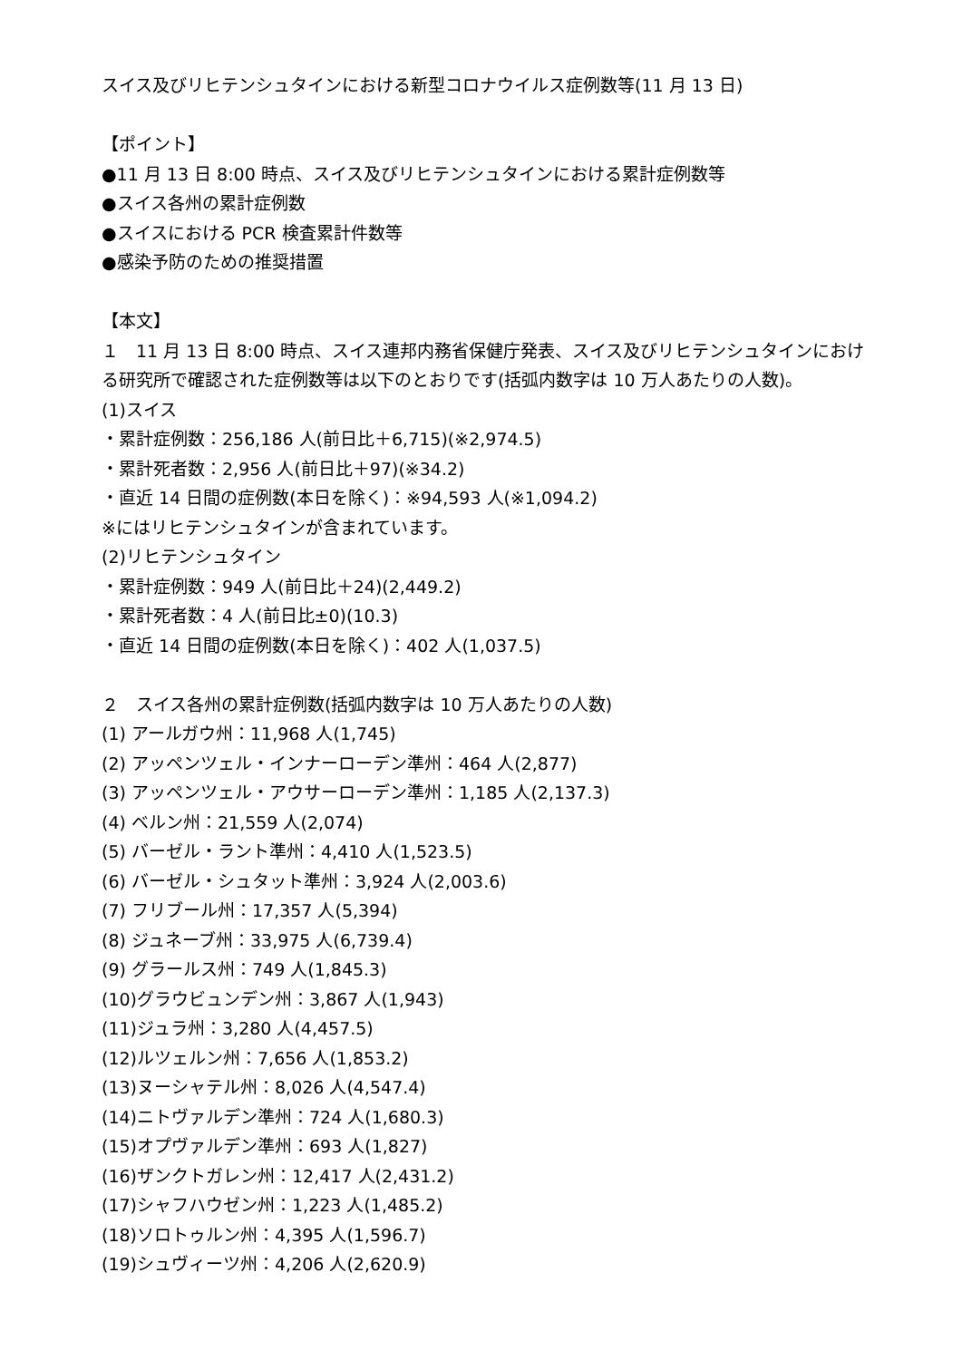スイス及びリヒテンシュタインにおける新型コロナウイルス症例数等(11 月 13 日)
【ポイント】
●11 月 13 日 8:00 時点、スイス及びリヒテンシュタインにおける累計症例数等
●スイス各州の累計症例数
●スイスにおける PCR 検査累計件数等
●感染予防のための推奨措置
【本文】
１　11 月 13 日 8:00 時点、スイス連邦内務省保健庁発表、スイス及びリヒテンシュタインにおける研究所で確認された症例数等は以下のとおりです(括弧内数字は 10 万人あたりの人数)。
(1)スイス
・累計症例数：256,186 人(前日比＋6,715)(※2,974.5)
・累計死者数：2,956 人(前日比＋97)(※34.2)
・直近 14 日間の症例数(本日を除く)：※94,593 人(※1,094.2)
※にはリヒテンシュタインが含まれています。
(2)リヒテンシュタイン
・累計症例数：949 人(前日比＋24)(2,449.2)
・累計死者数：4 人(前日比±0)(10.3)
・直近 14 日間の症例数(本日を除く)：402 人(1,037.5)
２　スイス各州の累計症例数(括弧内数字は 10 万人あたりの人数)
(1) アールガウ州：11,968 人(1,745)
(2) アッペンツェル・インナーローデン準州：464 人(2,877)
(3) アッペンツェル・アウサーローデン準州：1,185 人(2,137.3)
(4) ベルン州：21,559 人(2,074)
(5) バーゼル・ラント準州：4,410 人(1,523.5)
(6) バーゼル・シュタット準州：3,924 人(2,003.6)
(7) フリブール州：17,357 人(5,394)
(8) ジュネーブ州：33,975 人(6,739.4)
(9) グラールス州：749 人(1,845.3)
(10)グラウビュンデン州：3,867 人(1,943)
(11)ジュラ州：3,280 人(4,457.5)
(12)ルツェルン州：7,656 人(1,853.2)
(13)ヌーシャテル州：8,026 人(4,547.4)
(14)ニトヴァルデン準州：724 人(1,680.3)
(15)オプヴァルデン準州：693 人(1,827)
(16)ザンクトガレン州：12,417 人(2,431.2)
(17)シャフハウゼン州：1,223 人(1,485.2)
(18)ソロトゥルン州：4,395 人(1,596.7)
(19)シュヴィーツ州：4,206 人(2,620.9)